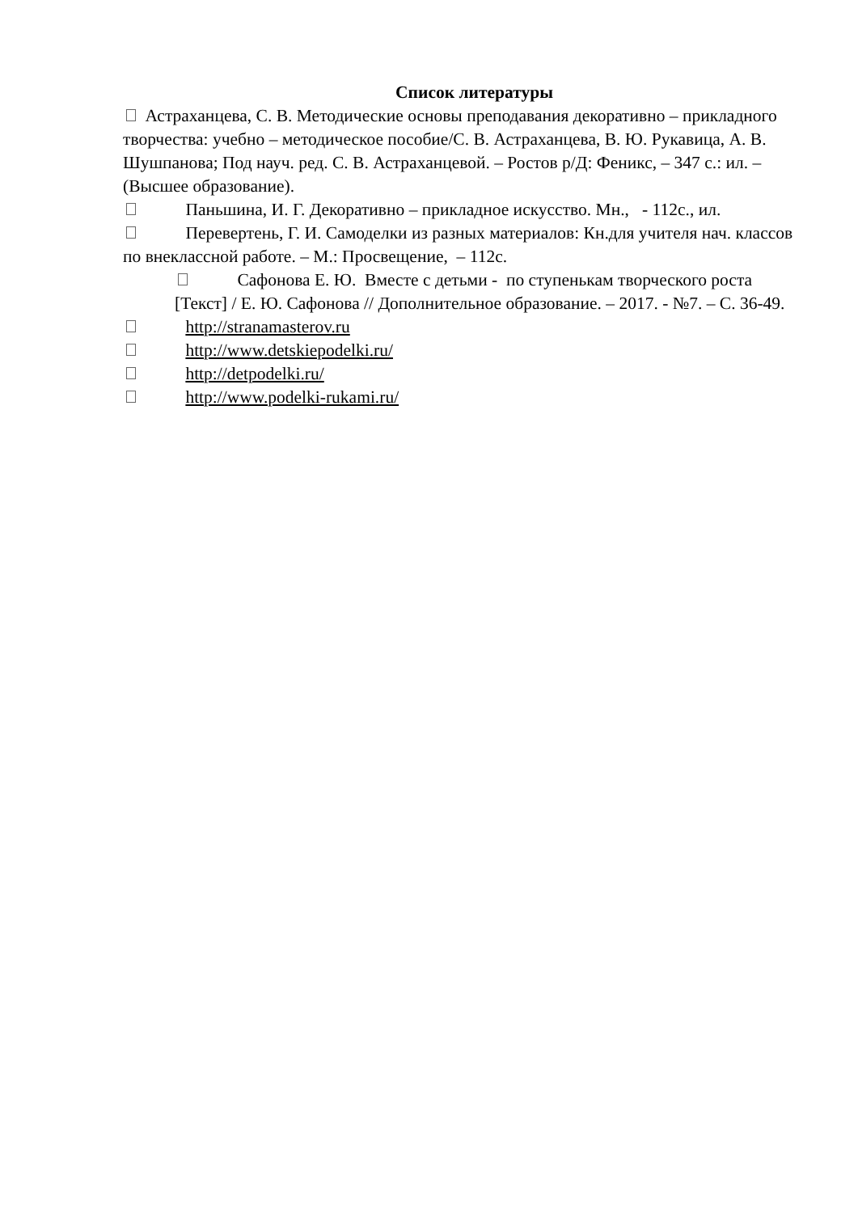Список литературы
Астраханцева, С. В. Методические основы преподавания декоративно – прикладного творчества: учебно – методическое пособие/С. В. Астраханцева, В. Ю. Рукавица, А. В. Шушпанова; Под науч. ред. С. В. Астраханцевой. – Ростов р/Д: Феникс, – 347 с.: ил. – (Высшее образование).
Паньшина, И. Г. Декоративно – прикладное искусство. Мн., - 112с., ил.
Перевертень, Г. И. Самоделки из разных материалов: Кн.для учителя нач. классов по внеклассной работе. – М.: Просвещение, – 112с.
Сафонова Е. Ю. Вместе с детьми - по ступенькам творческого роста [Текст] / Е. Ю. Сафонова // Дополнительное образование. – 2017. - №7. – С. 36-49.
http://stranamasterov.ru
http://www.detskiepodelki.ru/
http://detpodelki.ru/
http://www.podelki-rukami.ru/